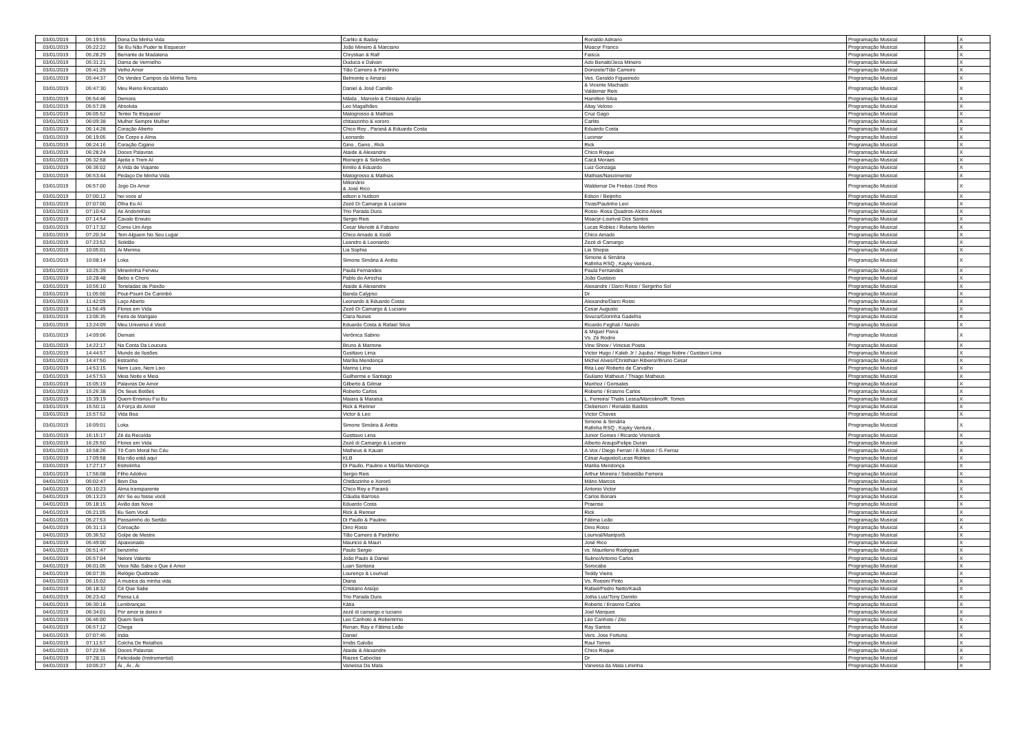| 03/01/2019 | 05:19:55 | Dona Da Minha Vida | Carlito & Baduy | Ronaldo Adriano | Programação Musical | | X |
| 03/01/2019 | 05:22:22 | Se Eu Não Puder te Esquecer | João Mineiro & Marciano | Moacyr Franco | Programação Musical | | X |
| 03/01/2019 | 05:28:29 | Berrante de Madalena | Chrystian & Ralf | Faisca | Programação Musical | | X |
| 03/01/2019 | 05:31:21 | Dama de Vermelho | Duduca e Dalvan | Ado Benatti/Jeca Mineiro | Programação Musical | | X |
| 03/01/2019 | 05:41:29 | Velho Amor | Tião Carreiro & Pardinho | Donizete/Tião Carreiro | Programação Musical | | X |
| 03/01/2019 | 05:44:37 | Os Verdes Campos da Minha Terra | Belmonte e Amarai | Ves. Geraldo Figueiredo | Programação Musical | | X |
| 03/01/2019 | 05:47:30 | Meu Reino Encantado | Daniel & José Camillo | & Vicente Machado Valdemar Reis | Programação Musical | | X |
| 03/01/2019 | 05:54:46 | Demora | Máida , Marcelo & Cristiano Araújo | Hamilton Silva | Programação Musical | | X |
| 03/01/2019 | 05:57:28 | Absoluta | Leo Magalhães | Altay Veloso | Programação Musical | | X |
| 03/01/2019 | 06:05:52 | Tentei Te Esquecer | Matogrosso & Mathias | Cruz Gago | Programação Musical | | X |
| 03/01/2019 | 06:09:38 | Mulher Sempre Mulher | chitaozinho & xororo | Carlito | Programação Musical | | X |
| 03/01/2019 | 06:14:28 | Coração Aberto | Chico Rey , Paraná & Eduardo Costa | Eduardo Costa | Programação Musical | | X |
| 03/01/2019 | 06:19:05 | De Corpo e Alma | Leonardo | Lucimar | Programação Musical | | X |
| 03/01/2019 | 06:24:16 | Coração Cigano | Gino , Geno , Rick | Rick | Programação Musical | | X |
| 03/01/2019 | 06:28:24 | Doces Palavras | Ataide & Alexandre | Chico Roque | Programação Musical | | X |
| 03/01/2019 | 06:32:58 | Ajeita o Trem Aí | Rionegro & Solimões | Cacá Moraes | Programação Musical | | X |
| 03/01/2019 | 06:36:02 | A Vida de Viajante | Emilio & Eduardo | Luiz Gonzaga | Programação Musical | | X |
| 03/01/2019 | 06:53:44 | Pedaço De Minha Vida | Matogrosso & Mathias | Mathias/Nascimento/ | Programação Musical | | X |
| 03/01/2019 | 06:57:00 | Jogo Do Amor | Milionário & José Rico | Waldemar De Freitas /José Rico | Programação Musical | | X |
| 03/01/2019 | 07:00:12 | hei voce aí | edson e hudson | Edson / Beijinho | Programação Musical | | X |
| 03/01/2019 | 07:07:00 | Olha Eu Aí | Zezé Di Camargo & Luciano | Tivas/Paulinho Levi | Programação Musical | | X |
| 03/01/2019 | 07:10:42 | As Andorinhas | Trio Parada Dura | Rossi- Rosa Quadros-Alcino Alves | Programação Musical | | X |
| 03/01/2019 | 07:14:54 | Cavalo Enxuto | Sergio Reis | Moacyr-Lourival Dos Santos | Programação Musical | | X |
| 03/01/2019 | 07:17:32 | Como Um Anjo | Cesar Menotti & Fabiano | Lucas Robles / Roberto Merlim | Programação Musical | | X |
| 03/01/2019 | 07:20:34 | Tem Alguem No Seu Lugar | Chico Amado & Xodó | Chico Amado | Programação Musical | | X |
| 03/01/2019 | 07:23:52 | Solidão | Leandro & Leonardo | Zezé di Camargo | Programação Musical | | X |
| 03/01/2019 | 10:05:01 | Ai Menina | Lia Sophia | Lia Shopia | Programação Musical | | X |
| 03/01/2019 | 10:08:14 | Loka | Simone Simária & Anitta | Simone & Simária Rafinha RSQ , Kayky Ventura , | Programação Musical | | X |
| 03/01/2019 | 10:25:39 | Mineirinha Ferveu | Paula Fernandes | Paula Fernandes | Programação Musical | | X |
| 03/01/2019 | 10:28:48 | Bebo e Choro | Pablo do Arrocha | João Gustavo | Programação Musical | | X |
| 03/01/2019 | 10:56:10 | Toneladas de Paixão | Ataide & Alexandre | Alexandre / Darci Rossi / Serginho Sol | Programação Musical | | X |
| 03/01/2019 | 11:05:00 | Pout-Pourri De Carimbó | Banda Calypso | Dr | Programação Musical | | X |
| 03/01/2019 | 11:42:09 | Laço Aberto | Leonardo & Eduardo Costa | Alexandre/Darci Rossi | Programação Musical | | X |
| 03/01/2019 | 11:56:49 | Flores em Vida | Zezé Di Camargo & Luciano | Cesar Augusto | Programação Musical | | X |
| 03/01/2019 | 13:06:35 | Feira de Mangaio | Clara Nunes | Sivuca/Glorinha Gadelha | Programação Musical | | X |
| 03/01/2019 | 13:24:09 | Meu Universo é Você | Eduardo Costa & Rafael Silva | Ricardo Feghali / Nando | Programação Musical | | X |
| 03/01/2019 | 14:09:06 | Demais | Verônica Sabino | & Miguel Paiva Vs. Zé Rodrix | Programação Musical | | X |
| 03/01/2019 | 14:22:17 | Na Conta Da Loucura | Bruno & Marrone | Vine Show / Vinicius Poeta | Programação Musical | | X |
| 03/01/2019 | 14:44:57 | Mundo de Ilusões | Gusttavo Lima | Victor Hugo / Kaleb Jr / Jujuba / Hiago Nobre / Gustavo Lima | Programação Musical | | X |
| 03/01/2019 | 14:47:50 | Estranho | Marília Mendonça | Michel Alves//Christhian Ribeiro//Bruno Cesar | Programação Musical | | X |
| 03/01/2019 | 14:53:15 | Nem Luxo, Nem Lixo | Marina Lima | Rita Lee/ Roberto de Carvalho | Programação Musical | | X |
| 03/01/2019 | 14:57:53 | Meia Noite e Meia | Guilherme e Santiago | Giuliano Matheus / Thiago Matheus | Programação Musical | | X |
| 03/01/2019 | 15:05:19 | Palavras De Amor | Gilberto & Gilmar | Munhoz / Gonsales | Programação Musical | | X |
| 03/01/2019 | 15:26:38 | Os Seus Botões | Roberto Carlos | Roberto / Erasmo Carlos | Programação Musical | | X |
| 03/01/2019 | 15:39:19 | Quem Ensinou Fui Eu | Maiara & Maraisa | L. Ferreira/ Thalis Lessa/Marcolino/R. Torres | Programação Musical | | X |
| 03/01/2019 | 15:50:11 | A Força do Amor | Rick & Renner | Cleberson / Ronaldo Bastos | Programação Musical | | X |
| 03/01/2019 | 15:57:52 | Vida Boa | Victor & Leo | Victor Chaves | Programação Musical | | X |
| 03/01/2019 | 16:09:01 | Loka | Simone Simária & Anitta | Simone & Simária Rafinha RSQ , Kayky Ventura , | Programação Musical | | X |
| 03/01/2019 | 16:15:17 | Zé da Recaída | Gusttavo Lima | Junior Gomes / Ricardo Vismarck | Programação Musical | | X |
| 03/01/2019 | 16:25:50 | Flores em Vida | Zezé di Camargo & Luciano | Alberto Araujo/Felipe Duran | Programação Musical | | X |
| 03/01/2019 | 16:58:26 | Tô Com Moral No Céu | Matheus & Kauan | A.Vox / Diego Ferrari / E.Matos / G.Ferraz | Programação Musical | | X |
| 03/01/2019 | 17:09:58 | Ela não está aqui | KLB | César Augusto/Lucas Robles | Programação Musical | | X |
| 03/01/2019 | 17:27:17 | Estrelinha | Di Paullo, Paulino e Marília Mendonça | Marilia Mendonça | Programação Musical | | X |
| 03/01/2019 | 17:56:08 | Filho Adotivo | Sergio Reis | Arthur Moreira / Sebastião Ferreira | Programação Musical | | X |
| 04/01/2019 | 05:02:47 | Bom Dia | Chitãozinho e Xororó | Mário Marcos | Programação Musical | | X |
| 04/01/2019 | 05:10:23 | Alma transparente | Chico Rey e Paraná | Antonio Victor | Programação Musical | | X |
| 04/01/2019 | 05:13:23 | Ah! Se eu fosse você | Cláudia Barroso | Carlos Bonani | Programação Musical | | X |
| 04/01/2019 | 05:18:15 | Avião das Nove | Eduardo Costa | Praense | Programação Musical | | X |
| 04/01/2019 | 05:21:05 | Eu Sem Você | Rick & Renner | Rick | Programação Musical | | X |
| 04/01/2019 | 05:27:53 | Passarinho do Sertão | Di Paullo & Paulino | Fátima Leão | Programação Musical | | X |
| 04/01/2019 | 05:31:13 | Coroação | Dino Rossi | Dino Rossi | Programação Musical | | X |
| 04/01/2019 | 05:36:52 | Golpe de Mestre | Tião Carreiro & Pardinho | Lourival/Mairiporã | Programação Musical | | X |
| 04/01/2019 | 05:49:00 | Apaixonado | Mauricio & Mauri | José Rico | Programação Musical | | X |
| 04/01/2019 | 05:51:47 | benzinho | Paulo Sergio | vs. Maurileno Rodrigues | Programação Musical | | X |
| 04/01/2019 | 05:57:04 | Nelore Valente | João Paulo & Daniel | Sulino/Antonio Carlos | Programação Musical | | X |
| 04/01/2019 | 06:01:05 | Voce Não Sabe o Que é Amor | Luan Santana | Sorocaba | Programação Musical | | X |
| 04/01/2019 | 06:07:35 | Relógio Quebrado | Lourenço & Lourival | Teddy Vieira | Programação Musical | | X |
| 04/01/2019 | 06:15:02 | A musica da minha vida | Diana | Vs. Rossini Pinto | Programação Musical | | X |
| 04/01/2019 | 06:18:32 | Cê Que Sabe | Cristiano Araújo | Rafael/Pedro Netto/Kauã | Programação Musical | | X |
| 04/01/2019 | 06:23:42 | Passa Lá | Trio Parada Dura | Jotha Luiz/Tony Damito | Programação Musical | | X |
| 04/01/2019 | 06:30:18 | Lembranças | Kátia | Roberto / Erasmo Carlos | Programação Musical | | X |
| 04/01/2019 | 06:34:01 | Por amor te deixo ir | zezé di camargo e luciano | Joel Marques | Programação Musical | | X |
| 04/01/2019 | 06:45:00 | Quem Será | Leo Canhoto & Robertinho | Léo Canhoto / Zilo | Programação Musical | | X |
| 04/01/2019 | 06:57:12 | Chega | Renan, Ray e Fátima Leão | Ray Santos | Programação Musical | | X |
| 04/01/2019 | 07:07:45 | India | Daniel | Vers. Jose Fortuna | Programação Musical | | X |
| 04/01/2019 | 07:11:57 | Colcha De Retalhos | Irmãs Galvão | Raul Torres | Programação Musical | | X |
| 04/01/2019 | 07:22:56 | Doces Palavras | Ataide & Alexandre | Chico Roque | Programação Musical | | X |
| 04/01/2019 | 07:28:11 | Felicidade (Instrumental) | Raizes Caboclas | Dr | Programação Musical | | X |
| 04/01/2019 | 10:05:27 | Ái , Ái , Ái | Vanessa Da Mata | Vanessa da Mata Liminha | Programação Musical | | X |